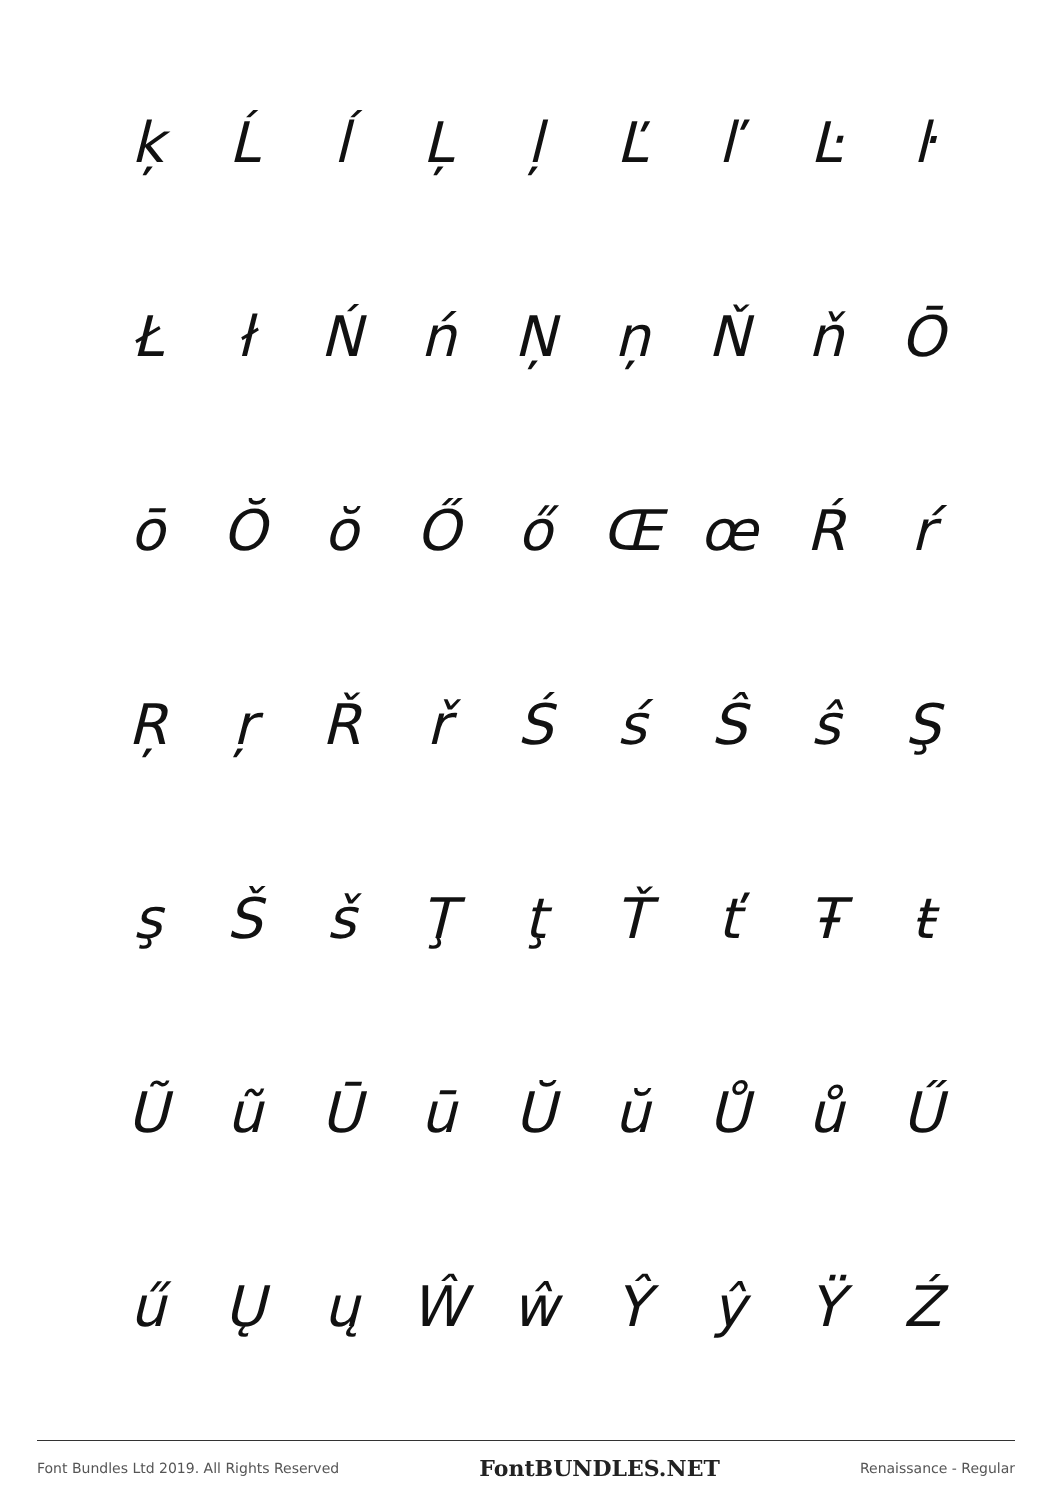ķ Ĺ ĺ Ļ ļ Ľ ľ Ŀ ŀ
Ł ł Ń ń Ņ ņ Ň ň Ō
ō Ŏ ŏ Ő ő Œ œ Ŕ ŕ
Ŗ ŗ Ř ř Ś ś Ŝ ŝ Ş
ş Š š Ţ ţ Ť ť Ŧ ŧ
Ũ ũ Ū ū Ŭ ŭ Ů ů Ű
ű Ų ų Ŵ ŵ Ŷ ŷ Ÿ Ź
Font Bundles Ltd 2019. All Rights Reserved FontBUNDLES.NET Renaissance - Regular